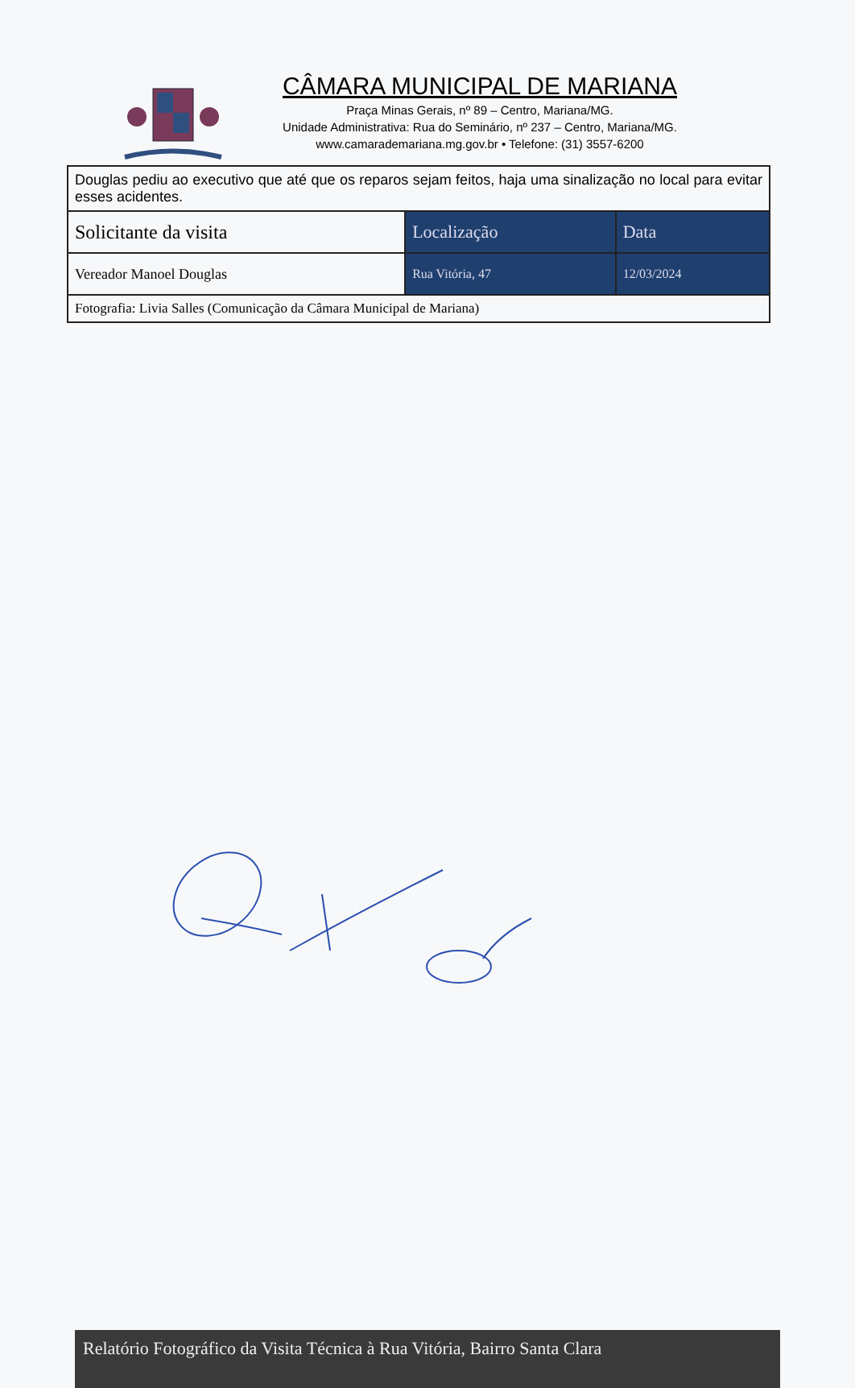CÂMARA MUNICIPAL DE MARIANA
Praça Minas Gerais, nº 89 – Centro, Mariana/MG.
Unidade Administrativa: Rua do Seminário, nº 237 – Centro, Mariana/MG.
www.camarademariana.mg.gov.br • Telefone: (31) 3557-6200
| Douglas pediu ao executivo que até que os reparos sejam feitos, haja uma sinalização no local para evitar esses acidentes. | | |
| Solicitante da visita | Localização | Data |
| Vereador Manoel Douglas | Rua Vitória, 47 | 12/03/2024 |
| Fotografia: Livia Salles (Comunicação da Câmara Municipal de Mariana) | | |
Relatório Fotográfico da Visita Técnica à Rua Vitória, Bairro Santa Clara